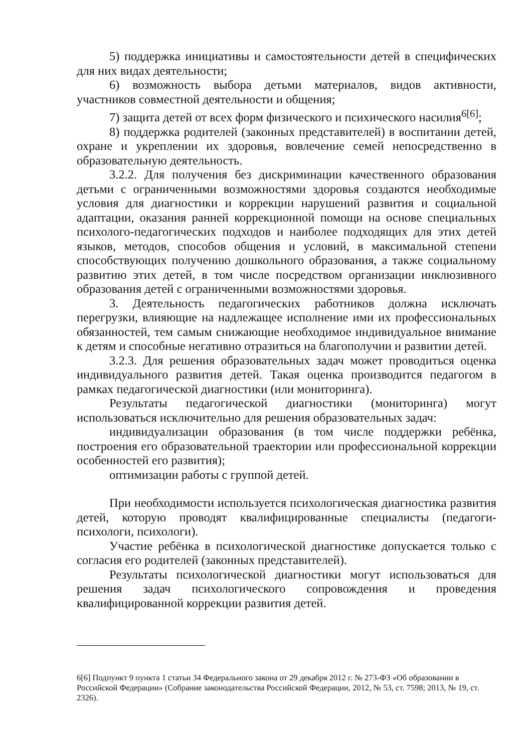5) поддержка инициативы и самостоятельности детей в специфических для них видах деятельности;
6) возможность выбора детьми материалов, видов активности, участников совместной деятельности и общения;
7) защита детей от всех форм физического и психического насилия<sup>6[6]</sup>;
8) поддержка родителей (законных представителей) в воспитании детей, охране и укреплении их здоровья, вовлечение семей непосредственно в образовательную деятельность.
3.2.2. Для получения без дискриминации качественного образования детьми с ограниченными возможностями здоровья создаются необходимые условия для диагностики и коррекции нарушений развития и социальной адаптации, оказания ранней коррекционной помощи на основе специальных психолого-педагогических подходов и наиболее подходящих для этих детей языков, методов, способов общения и условий, в максимальной степени способствующих получению дошкольного образования, а также социальному развитию этих детей, в том числе посредством организации инклюзивного образования детей с ограниченными возможностями здоровья.
3. Деятельность педагогических работников должна исключать перегрузки, влияющие на надлежащее исполнение ими их профессиональных обязанностей, тем самым снижающие необходимое индивидуальное внимание к детям и способные негативно отразиться на благополучии и развитии детей.
3.2.3. Для решения образовательных задач может проводиться оценка индивидуального развития детей. Такая оценка производится педагогом в рамках педагогической диагностики (или мониторинга).
Результаты педагогической диагностики (мониторинга) могут использоваться исключительно для решения образовательных задач:
индивидуализации образования (в том числе поддержки ребёнка, построения его образовательной траектории или профессиональной коррекции особенностей его развития);
оптимизации работы с группой детей.
При необходимости используется психологическая диагностика развития детей, которую проводят квалифицированные специалисты (педагоги-психологи, психологи).
Участие ребёнка в психологической диагностике допускается только с согласия его родителей (законных представителей).
Результаты психологической диагностики могут использоваться для решения задач психологического сопровождения и проведения квалифицированной коррекции развития детей.
6[6] Подпункт 9 пункта 1 статьи 34 Федерального закона от 29 декабря 2012 г. № 273-ФЗ «Об образовании в Российской Федерации» (Собрание законодательства Российской Федерации, 2012, № 53, ст. 7598; 2013, № 19, ст. 2326).